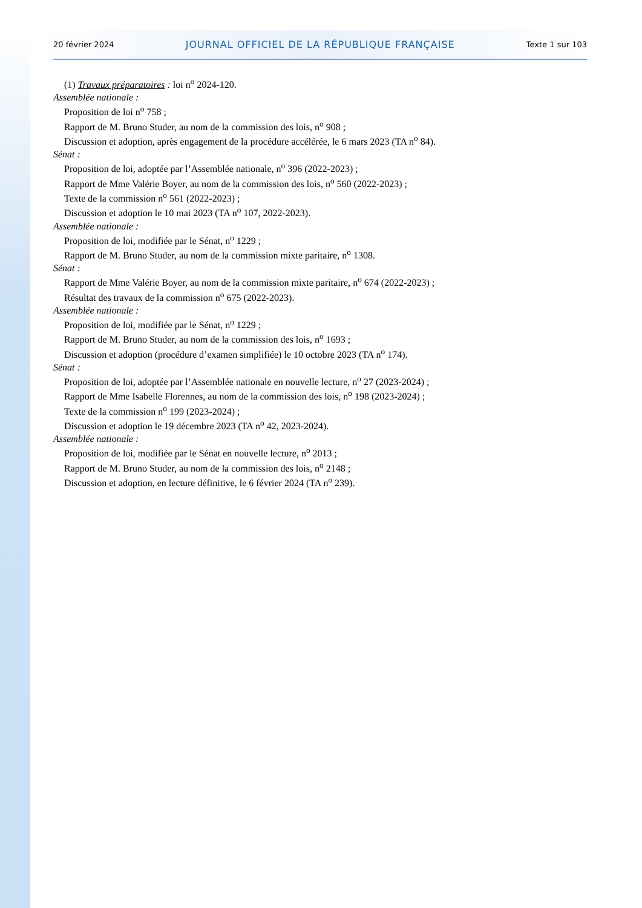20 février 2024 JOURNAL OFFICIEL DE LA RÉPUBLIQUE FRANÇAISE Texte 1 sur 103
(1) Travaux préparatoires : loi n<sup>o</sup> 2024-120.
Assemblée nationale :
Proposition de loi n<sup>o</sup> 758 ;
Rapport de M. Bruno Studer, au nom de la commission des lois, n<sup>o</sup> 908 ;
Discussion et adoption, après engagement de la procédure accélérée, le 6 mars 2023 (TA n<sup>o</sup> 84).
Sénat :
Proposition de loi, adoptée par l’Assemblée nationale, n<sup>o</sup> 396 (2022-2023) ;
Rapport de Mme Valérie Boyer, au nom de la commission des lois, n<sup>o</sup> 560 (2022-2023) ;
Texte de la commission n<sup>o</sup> 561 (2022-2023) ;
Discussion et adoption le 10 mai 2023 (TA n<sup>o</sup> 107, 2022-2023).
Assemblée nationale :
Proposition de loi, modifiée par le Sénat, n<sup>o</sup> 1229 ;
Rapport de M. Bruno Studer, au nom de la commission mixte paritaire, n<sup>o</sup> 1308.
Sénat :
Rapport de Mme Valérie Boyer, au nom de la commission mixte paritaire, n<sup>o</sup> 674 (2022-2023) ;
Résultat des travaux de la commission n<sup>o</sup> 675 (2022-2023).
Assemblée nationale :
Proposition de loi, modifiée par le Sénat, n<sup>o</sup> 1229 ;
Rapport de M. Bruno Studer, au nom de la commission des lois, n<sup>o</sup> 1693 ;
Discussion et adoption (procédure d’examen simplifiée) le 10 octobre 2023 (TA n<sup>o</sup> 174).
Sénat :
Proposition de loi, adoptée par l’Assemblée nationale en nouvelle lecture, n<sup>o</sup> 27 (2023-2024) ;
Rapport de Mme Isabelle Florennes, au nom de la commission des lois, n<sup>o</sup> 198 (2023-2024) ;
Texte de la commission n<sup>o</sup> 199 (2023-2024) ;
Discussion et adoption le 19 décembre 2023 (TA n<sup>o</sup> 42, 2023-2024).
Assemblée nationale :
Proposition de loi, modifiée par le Sénat en nouvelle lecture, n<sup>o</sup> 2013 ;
Rapport de M. Bruno Studer, au nom de la commission des lois, n<sup>o</sup> 2148 ;
Discussion et adoption, en lecture définitive, le 6 février 2024 (TA n<sup>o</sup> 239).